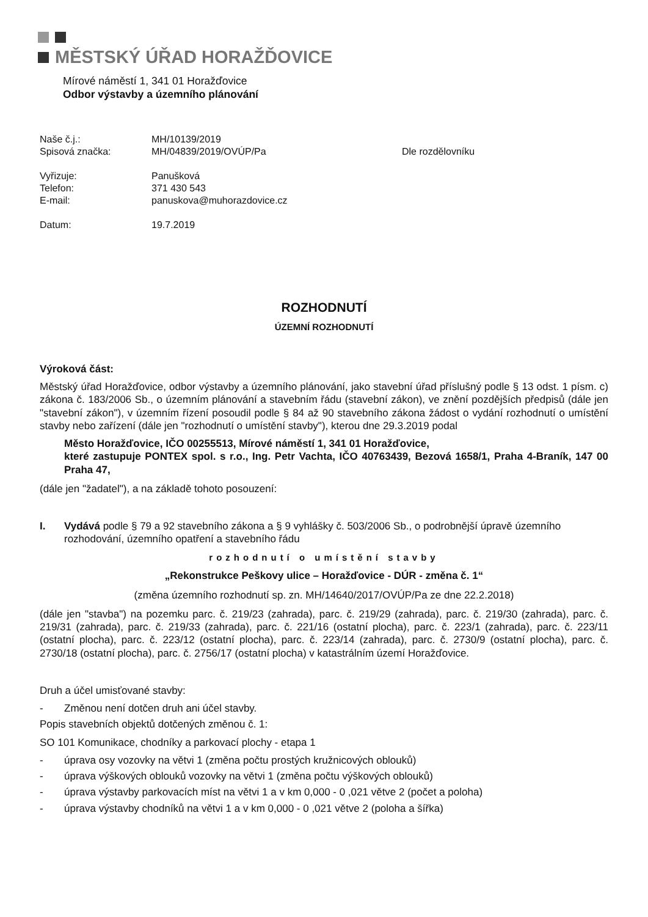MĚSTSKÝ ÚŘAD HORAŽĎOVICE
Mírové náměstí 1, 341 01 Horažďovice
Odbor výstavby a územního plánování
| Naše č.j.: | MH/10139/2019 | |
| Spisová značka: | MH/04839/2019/OVÚP/Pa | Dle rozdělovníku |
| Vyřizuje: | Panušková | |
| Telefon: | 371 430 543 | |
| E-mail: | panuskova@muhorazdovice.cz | |
| Datum: | 19.7.2019 | |
ROZHODNUTÍ
ÚZEMNÍ ROZHODNUTÍ
Výroková část:
Městský úřad Horažďovice, odbor výstavby a územního plánování, jako stavební úřad příslušný podle § 13 odst. 1 písm. c) zákona č. 183/2006 Sb., o územním plánování a stavebním řádu (stavební zákon), ve znění pozdějších předpisů (dále jen "stavební zákon"), v územním řízení posoudil podle § 84 až 90 stavebního zákona žádost o vydání rozhodnutí o umístění stavby nebo zařízení (dále jen "rozhodnutí o umístění stavby"), kterou dne 29.3.2019 podal
Město Horažďovice, IČO 00255513, Mírové náměstí 1, 341 01 Horažďovice,
které zastupuje PONTEX spol. s r.o., Ing. Petr Vachta, IČO 40763439, Bezová 1658/1, Praha 4-Braník, 147 00 Praha 47,
(dále jen "žadatel"), a na základě tohoto posouzení:
I. Vydává podle § 79 a 92 stavebního zákona a § 9 vyhlášky č. 503/2006 Sb., o podrobnější úpravě územního rozhodování, územního opatření a stavebního řádu
rozhodnutí o umístění stavby
„Rekonstrukce Peškovy ulice – Horažďovice - DÚR - změna č. 1“
(změna územního rozhodnutí sp. zn. MH/14640/2017/OVÚP/Pa ze dne 22.2.2018)
(dále jen "stavba") na pozemku parc. č. 219/23 (zahrada), parc. č. 219/29 (zahrada), parc. č. 219/30 (zahrada), parc. č. 219/31 (zahrada), parc. č. 219/33 (zahrada), parc. č. 221/16 (ostatní plocha), parc. č. 223/1 (zahrada), parc. č. 223/11 (ostatní plocha), parc. č. 223/12 (ostatní plocha), parc. č. 223/14 (zahrada), parc. č. 2730/9 (ostatní plocha), parc. č. 2730/18 (ostatní plocha), parc. č. 2756/17 (ostatní plocha) v katastrálním území Horažďovice.
Druh a účel umisťované stavby:
- Změnou není dotčen druh ani účel stavby.
Popis stavebních objektů dotčených změnou č. 1:
SO 101 Komunikace, chodníky a parkovací plochy - etapa 1
- úprava osy vozovky na větvi 1 (změna počtu prostých kružnicových oblouků)
- úprava výškových oblouků vozovky na větvi 1 (změna počtu výškových oblouků)
- úprava výstavby parkovacích míst na větvi 1 a v km 0,000 - 0 ,021 větve 2 (počet a poloha)
- úprava výstavby chodníků na větvi 1 a v km 0,000 - 0 ,021 větve 2 (poloha a šířka)